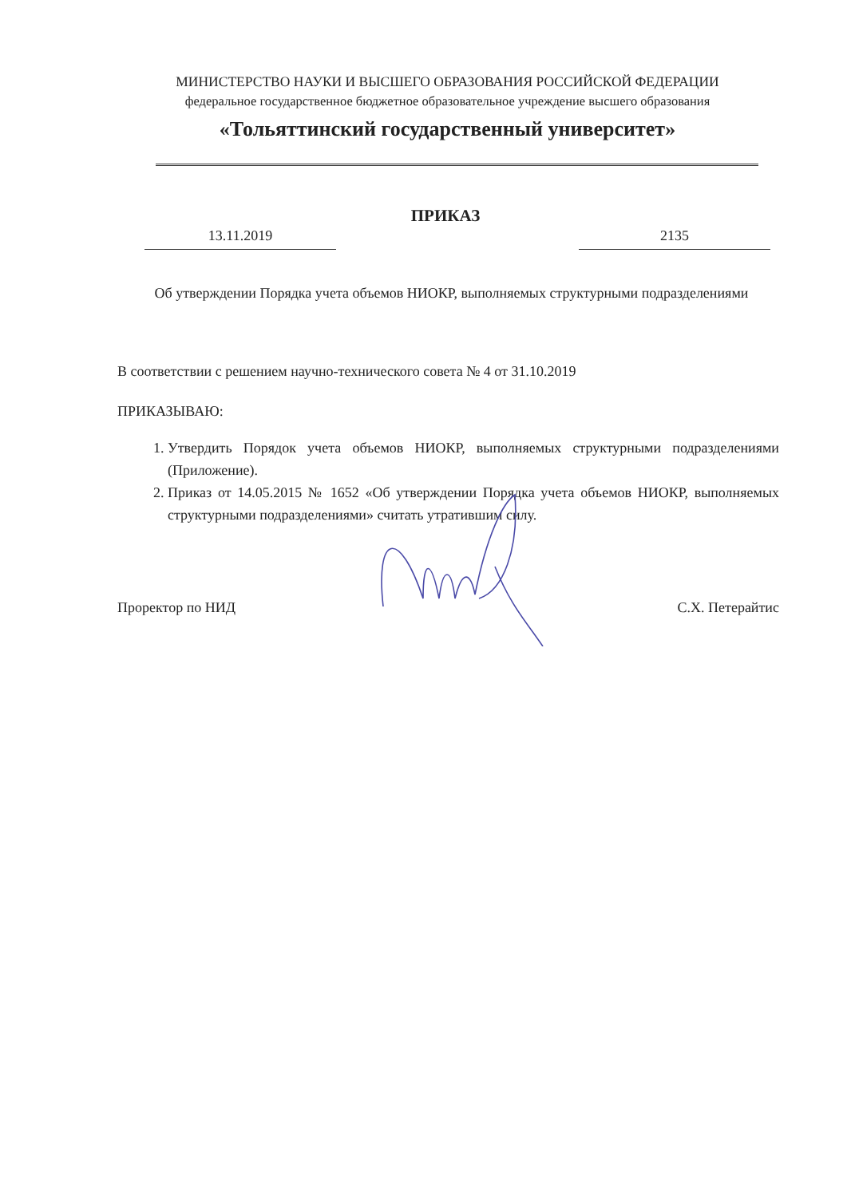МИНИСТЕРСТВО НАУКИ И ВЫСШЕГО ОБРАЗОВАНИЯ РОССИЙСКОЙ ФЕДЕРАЦИИ
федеральное государственное бюджетное образовательное учреждение высшего образования
«Тольяттинский государственный университет»
ПРИКАЗ
13.11.2019 2135
Об утверждении Порядка учета объемов НИОКР, выполняемых структурными подразделениями
В соответствии с решением научно-технического совета № 4 от 31.10.2019
ПРИКАЗЫВАЮ:
1. Утвердить Порядок учета объемов НИОКР, выполняемых структурными подразделениями (Приложение).
2. Приказ от 14.05.2015 № 1652 «Об утверждении Порядка учета объемов НИОКР, выполняемых структурными подразделениями» считать утратившим силу.
Проректор по НИД С.Х. Петерайтис